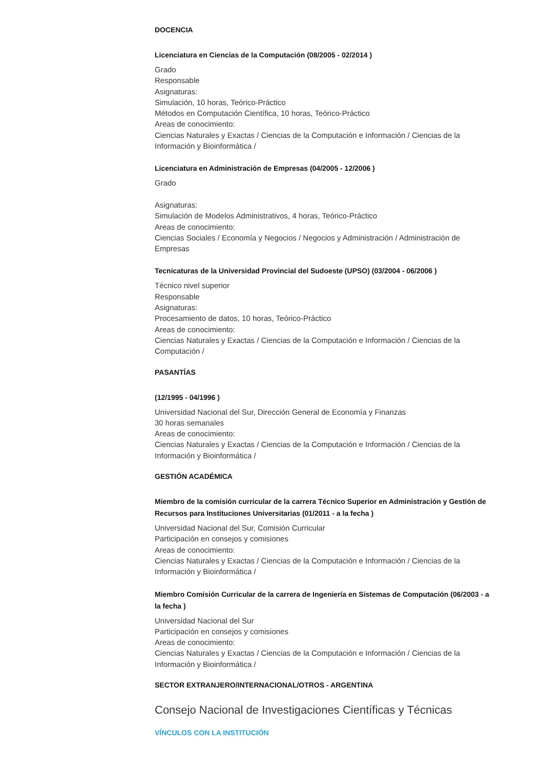DOCENCIA
Licenciatura en Ciencias de la Computación (08/2005 - 02/2014 )
Grado
Responsable
Asignaturas:
Simulación, 10 horas, Teórico-Práctico
Métodos en Computación Científica, 10 horas, Teórico-Práctico
Areas de conocimiento:
Ciencias Naturales y Exactas / Ciencias de la Computación e Información / Ciencias de la Información y Bioinformática /
Licenciatura en Administración de Empresas (04/2005 - 12/2006 )
Grado
Asignaturas:
Simulación de Modelos Administrativos, 4 horas, Teórico-Práctico
Areas de conocimiento:
Ciencias Sociales / Economía y Negocios / Negocios y Administración / Administración de Empresas
Tecnicaturas de la Universidad Provincial del Sudoeste (UPSO) (03/2004 - 06/2006 )
Técnico nivel superior
Responsable
Asignaturas:
Procesamiento de datos, 10 horas, Teórico-Práctico
Areas de conocimiento:
Ciencias Naturales y Exactas / Ciencias de la Computación e Información / Ciencias de la Computación /
PASANTÍAS
(12/1995 - 04/1996 )
Universidad Nacional del Sur, Dirección General de Economía y Finanzas
30 horas semanales
Areas de conocimiento:
Ciencias Naturales y Exactas / Ciencias de la Computación e Información / Ciencias de la Información y Bioinformática /
GESTIÓN ACADÉMICA
Miembro de la comisión curricular de la carrera Técnico Superior en Administración y Gestión de Recursos para Instituciones Universitarias (01/2011 - a la fecha )
Universidad Nacional del Sur, Comisión Curricular
Participación en consejos y comisiones
Areas de conocimiento:
Ciencias Naturales y Exactas / Ciencias de la Computación e Información / Ciencias de la Información y Bioinformática /
Miembro Comisión Curricular de la carrera de Ingeniería en Sistemas de Computación (06/2003 - a la fecha )
Universidad Nacional del Sur
Participación en consejos y comisiones
Areas de conocimiento:
Ciencias Naturales y Exactas / Ciencias de la Computación e Información / Ciencias de la Información y Bioinformática /
SECTOR EXTRANJERO/INTERNACIONAL/OTROS - ARGENTINA
Consejo Nacional de Investigaciones Científicas y Técnicas
VÍNCULOS CON LA INSTITUCIÓN